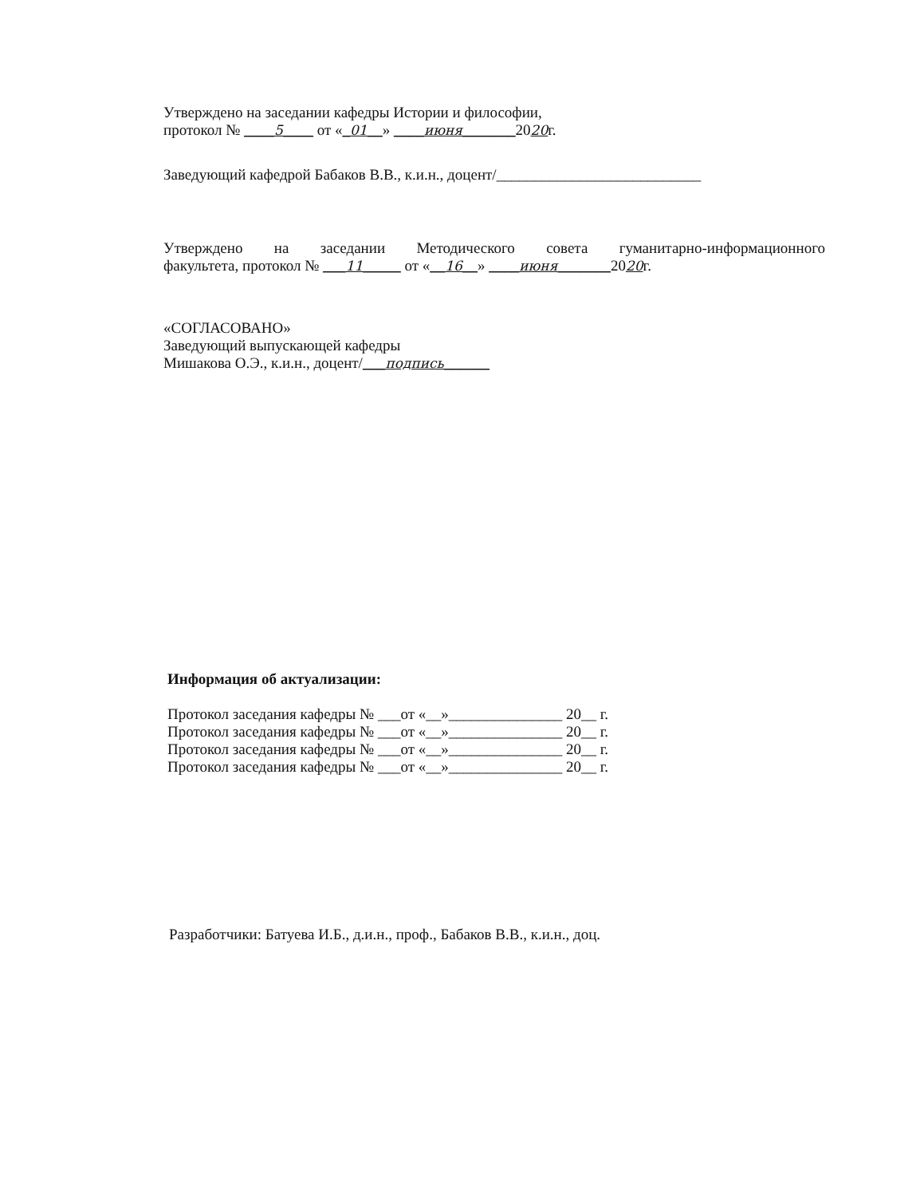Утверждено на заседании кафедры Истории и философии,
протокол № ____5____ от «_01__» ____июня_______2020г.
Заведующий кафедрой Бабаков В.В., к.и.н., доцент/___________________________
Утверждено на заседании Методического совета гуманитарно-информационного
факультета, протокол № ___11_____ от «__16__» ____июня_______2020г.
«СОГЛАСОВАНО»
Заведующий выпускающей кафедры
Мишакова О.Э., к.и.н., доцент/___подпись______
Информация об актуализации:
Протокол заседания кафедры № ___от «__»_______________ 20__ г.
Протокол заседания кафедры № ___от «__»_______________ 20__ г.
Протокол заседания кафедры № ___от «__»_______________ 20__ г.
Протокол заседания кафедры № ___от «__»_______________ 20__ г.
Разработчики: Батуева И.Б., д.и.н., проф., Бабаков В.В., к.и.н., доц.